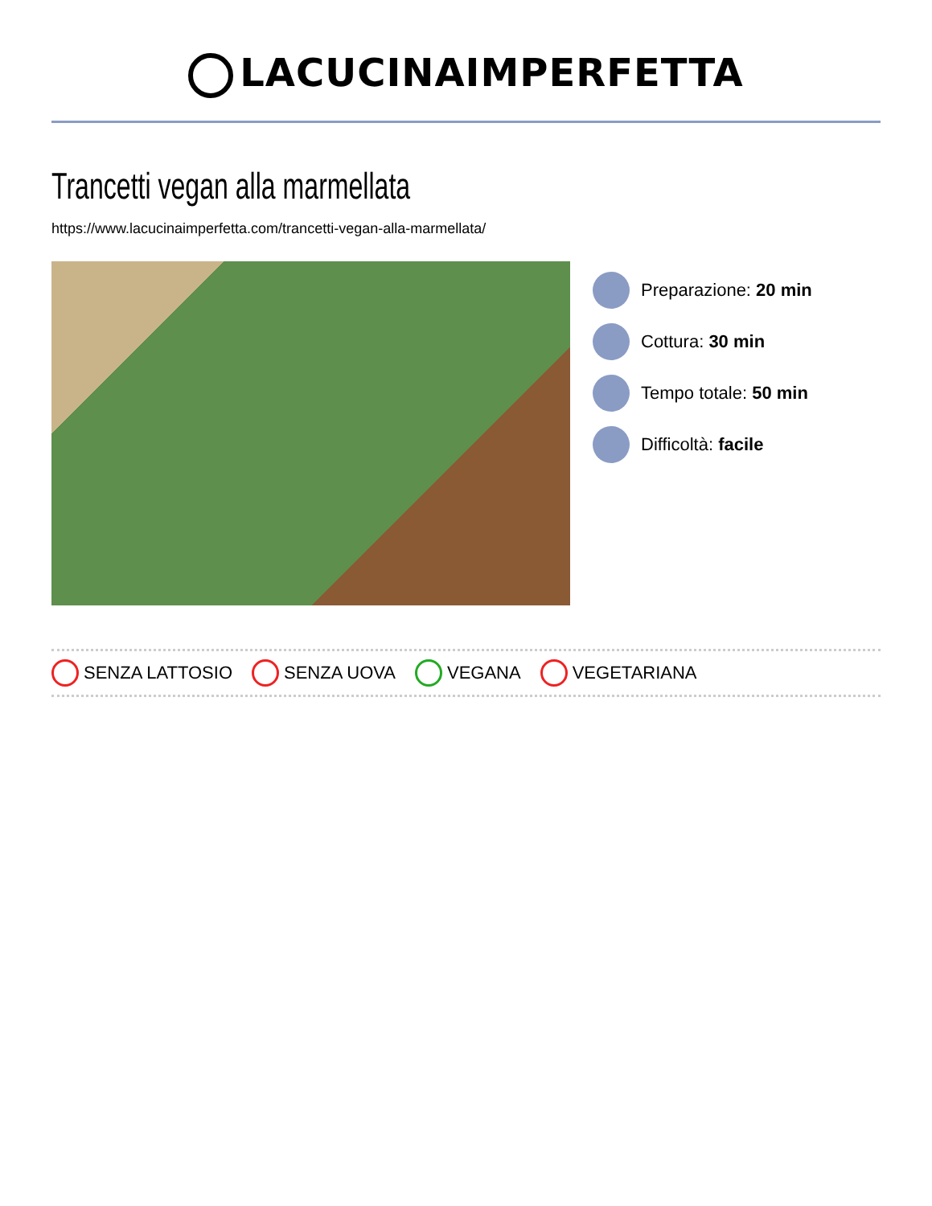LACUCINAIMPERFETTA
Trancetti vegan alla marmellata
https://www.lacucinaimperfetta.com/trancetti-vegan-alla-marmellata/
Preparazione: 20 min
Cottura: 30 min
Tempo totale: 50 min
Difficoltà: facile
SENZA LATTOSIO SENZA UOVA VEGANA VEGETARIANA